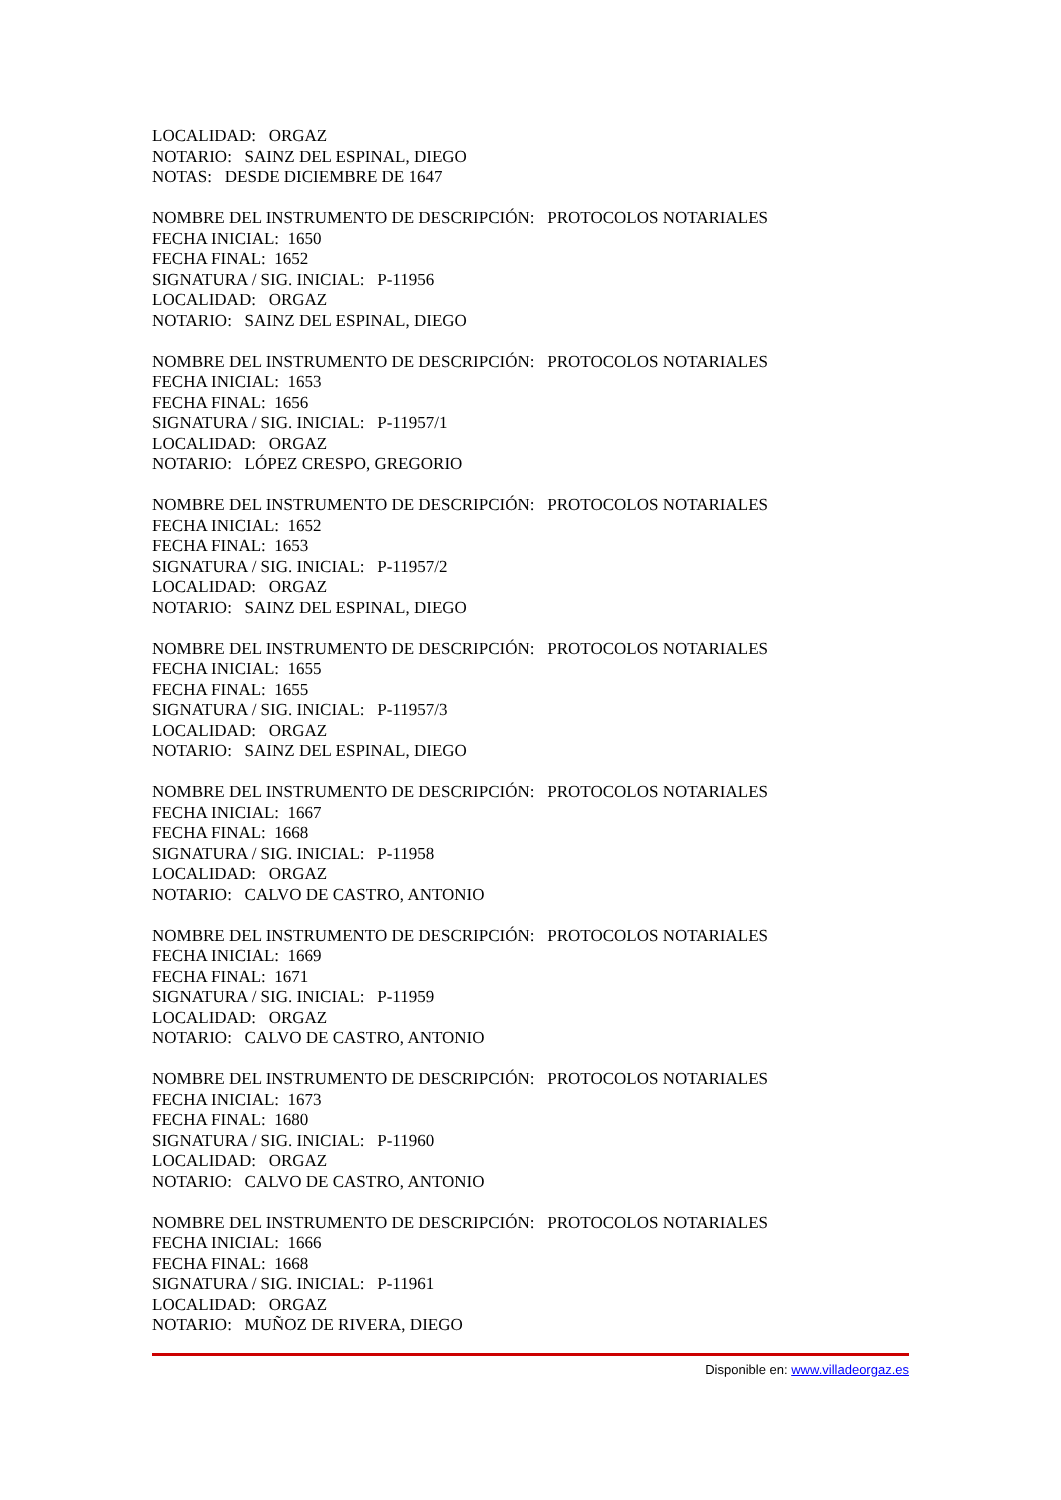LOCALIDAD: ORGAZ
NOTARIO: SAINZ DEL ESPINAL, DIEGO
NOTAS: DESDE DICIEMBRE DE 1647
NOMBRE DEL INSTRUMENTO DE DESCRIPCIÓN: PROTOCOLOS NOTARIALES
FECHA INICIAL: 1650
FECHA FINAL: 1652
SIGNATURA / SIG. INICIAL: P-11956
LOCALIDAD: ORGAZ
NOTARIO: SAINZ DEL ESPINAL, DIEGO
NOMBRE DEL INSTRUMENTO DE DESCRIPCIÓN: PROTOCOLOS NOTARIALES
FECHA INICIAL: 1653
FECHA FINAL: 1656
SIGNATURA / SIG. INICIAL: P-11957/1
LOCALIDAD: ORGAZ
NOTARIO: LÓPEZ CRESPO, GREGORIO
NOMBRE DEL INSTRUMENTO DE DESCRIPCIÓN: PROTOCOLOS NOTARIALES
FECHA INICIAL: 1652
FECHA FINAL: 1653
SIGNATURA / SIG. INICIAL: P-11957/2
LOCALIDAD: ORGAZ
NOTARIO: SAINZ DEL ESPINAL, DIEGO
NOMBRE DEL INSTRUMENTO DE DESCRIPCIÓN: PROTOCOLOS NOTARIALES
FECHA INICIAL: 1655
FECHA FINAL: 1655
SIGNATURA / SIG. INICIAL: P-11957/3
LOCALIDAD: ORGAZ
NOTARIO: SAINZ DEL ESPINAL, DIEGO
NOMBRE DEL INSTRUMENTO DE DESCRIPCIÓN: PROTOCOLOS NOTARIALES
FECHA INICIAL: 1667
FECHA FINAL: 1668
SIGNATURA / SIG. INICIAL: P-11958
LOCALIDAD: ORGAZ
NOTARIO: CALVO DE CASTRO, ANTONIO
NOMBRE DEL INSTRUMENTO DE DESCRIPCIÓN: PROTOCOLOS NOTARIALES
FECHA INICIAL: 1669
FECHA FINAL: 1671
SIGNATURA / SIG. INICIAL: P-11959
LOCALIDAD: ORGAZ
NOTARIO: CALVO DE CASTRO, ANTONIO
NOMBRE DEL INSTRUMENTO DE DESCRIPCIÓN: PROTOCOLOS NOTARIALES
FECHA INICIAL: 1673
FECHA FINAL: 1680
SIGNATURA / SIG. INICIAL: P-11960
LOCALIDAD: ORGAZ
NOTARIO: CALVO DE CASTRO, ANTONIO
NOMBRE DEL INSTRUMENTO DE DESCRIPCIÓN: PROTOCOLOS NOTARIALES
FECHA INICIAL: 1666
FECHA FINAL: 1668
SIGNATURA / SIG. INICIAL: P-11961
LOCALIDAD: ORGAZ
NOTARIO: MUÑOZ DE RIVERA, DIEGO
Disponible en: www.villadeorgaz.es